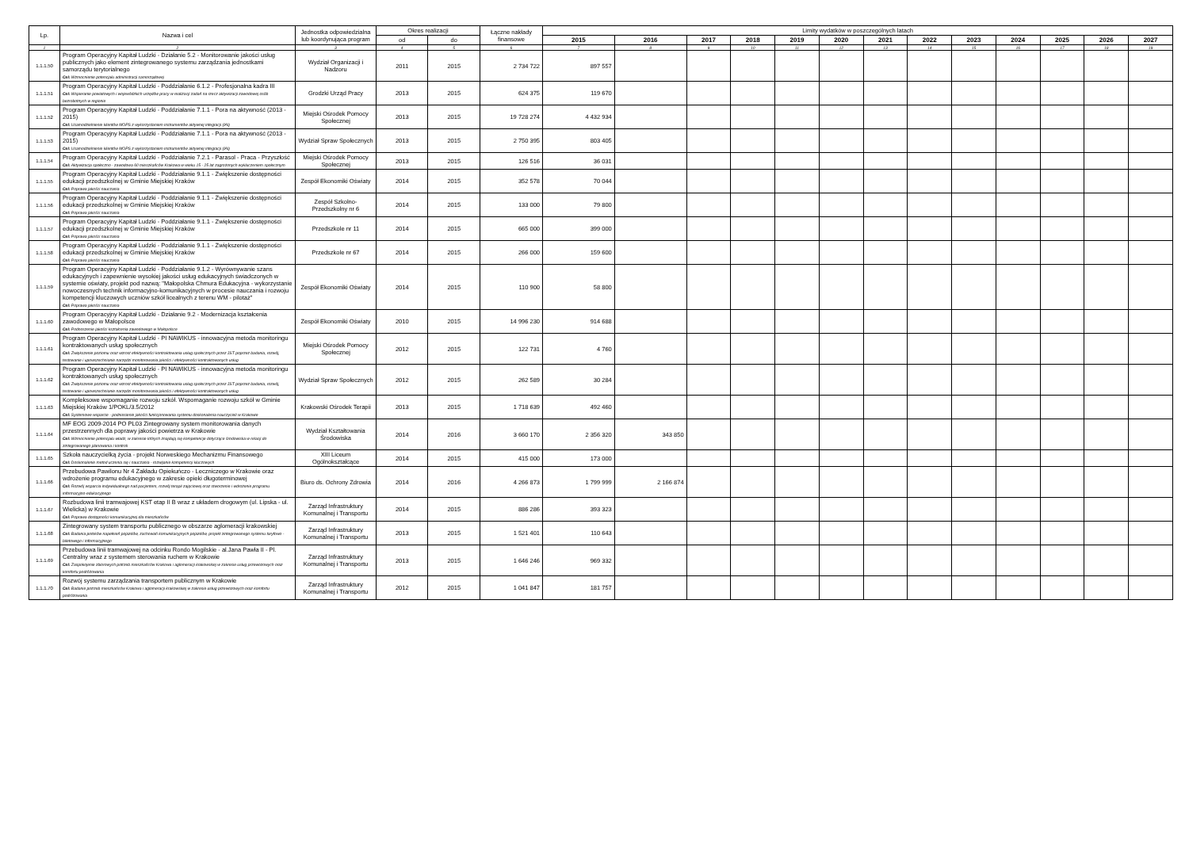| Lp. | Nazwa i cel | Jednostka odpowiedzialna lub koordynująca program | Okres realizacji | | Łączne nakłady finansowe | Limity wydatków w poszczególnych latach | | | | | | | | | | | | |
| --- | --- | --- | --- | --- | --- | --- | --- | --- | --- | --- | --- | --- | --- | --- | --- | --- | --- | --- |
| | | | od | do | | 2015 | 2016 | 2017 | 2018 | 2019 | 2020 | 2021 | 2022 | 2023 | 2024 | 2025 | 2026 | 2027 |
| 1 | 2 | 3 | 4 | 5 | 6 | 7 | 8 | 9 | 10 | 11 | 12 | 13 | 14 | 15 | 16 | 17 | 18 | 19 |
| 1.1.1.50 | Program Operacyjny Kapitał Ludzki - Działanie 5.2 - Monitorowanie jakości usług publicznych jako element zintegrowanego systemu zarządzania jednostkami samorządu terytorialnego Cel: Wzmocnienie potencjału administracji samorządowej | Wydział Organizacji i Nadzoru | 2011 | 2015 | 2 734 722 | 897 557 | | | | | | | | | | | | |
| 1.1.1.51 | Program Operacyjny Kapitał Ludzki - Poddziałanie 6.1.2 - Profesjonalna kadra III Cel: Wspieranie powiatowych i wojewódzkich urzędów pracy w realizacji zadań na rzecz aktywizacji zawodowej osób bezrobotnych w regionie | Grodzki Urząd Pracy | 2013 | 2015 | 624 375 | 119 670 | | | | | | | | | | | | |
| 1.1.1.52 | Program Operacyjny Kapitał Ludzki - Poddziałanie 7.1.1 - Pora na aktywność (2013 - 2015) Cel: Usamodzielnienie klientów MOPS z wykorzystaniem instrumentów aktywnej integracji (IAI) | Miejski Ośrodek Pomocy Społecznej | 2013 | 2015 | 19 728 274 | 4 432 934 | | | | | | | | | | | | |
| 1.1.1.53 | Program Operacyjny Kapitał Ludzki - Poddziałanie 7.1.1 - Pora na aktywność (2013 - 2015) Cel: Usamodzielnienie klientów MOPS z wykorzystaniem instrumentów aktywnej integracji (IAI) | Wydział Spraw Społecznych | 2013 | 2015 | 2 750 395 | 803 405 | | | | | | | | | | | | |
| 1.1.1.54 | Program Operacyjny Kapitał Ludzki - Poddziałanie 7.2.1 - Parasol - Praca - Przyszłość Cel: Aktywizacja społeczno - zawodowa 60 mieszkańców Krakowa w wieku 15 - 25 lat zagrożonych wykluczeniem społecznym | Miejski Ośrodek Pomocy Społecznej | 2013 | 2015 | 126 516 | 36 031 | | | | | | | | | | | | |
| 1.1.1.55 | Program Operacyjny Kapitał Ludzki - Poddziałanie 9.1.1 - Zwiększenie dostępności edukacji przedszkolnej w Gminie Miejskiej Kraków Cel: Poprawa jakości nauczania | Zespół Ekonomiki Oświaty | 2014 | 2015 | 352 578 | 70 044 | | | | | | | | | | | | |
| 1.1.1.56 | Program Operacyjny Kapitał Ludzki - Poddziałanie 9.1.1 - Zwiększenie dostępności edukacji przedszkolnej w Gminie Miejskiej Kraków Cel: Poprawa jakości nauczania | Zespół Szkolno-Przedszkolny nr 6 | 2014 | 2015 | 133 000 | 79 800 | | | | | | | | | | | | |
| 1.1.1.57 | Program Operacyjny Kapitał Ludzki - Poddziałanie 9.1.1 - Zwiększenie dostępności edukacji przedszkolnej w Gminie Miejskiej Kraków Cel: Poprawa jakości nauczania | Przedszkole nr 11 | 2014 | 2015 | 665 000 | 399 000 | | | | | | | | | | | | |
| 1.1.1.58 | Program Operacyjny Kapitał Ludzki - Poddziałanie 9.1.1 - Zwiększenie dostępności edukacji przedszkolnej w Gminie Miejskiej Kraków Cel: Poprawa jakości nauczania | Przedszkole nr 67 | 2014 | 2015 | 266 000 | 159 600 | | | | | | | | | | | | |
| 1.1.1.59 | Program Operacyjny Kapitał Ludzki - Poddziałanie 9.1.2 - Wyrównywanie szans edukacyjnych i zapewnienie wysokiej jakości usług edukacyjnych świadczonych w systemie oświaty, projekt pod nazwą: "Małopolska Chmura Edukacyjna - wykorzystanie nowoczesnych technik informacyjno-komunikacyjnych w procesie nauczania i rozwoju kompetencji kluczowych uczniów szkół licealnych z terenu WM - pilotaż" Cel: Poprawa jakości nauczania | Zespół Ekonomiki Oświaty | 2014 | 2015 | 110 900 | 58 800 | | | | | | | | | | | | |
| 1.1.1.60 | Program Operacyjny Kapitał Ludzki - Działanie 9.2 - Modernizacja kształcenia zawodowego w Małopolsce Cel: Podnoszenie jakości kształcenia zawodowego w Małopolsce | Zespół Ekonomiki Oświaty | 2010 | 2015 | 14 996 230 | 914 688 | | | | | | | | | | | | |
| 1.1.1.61 | Program Operacyjny Kapitał Ludzki - PI NAWIKUS - innowacyjna metoda monitoringu kontraktowanych usług społecznych Cel: Zwiększenie poziomu oraz wzrost efektywności kontraktowania usług społecznych przez JST poprzez badania, rozwój, testowanie i upowszechnianie narzędzi monitorowania jakości i efektywności kontraktowanych usług | Miejski Ośrodek Pomocy Społecznej | 2012 | 2015 | 122 731 | 4 760 | | | | | | | | | | | | |
| 1.1.1.62 | Program Operacyjny Kapitał Ludzki - PI NAWIKUS - innowacyjna metoda monitoringu kontraktowanych usług społecznych Cel: Zwiększenie poziomu oraz wzrost efektywności kontraktowania usług społecznych przez JST poprzez badania, rozwój, testowanie i upowszechnianie narzędzi monitorowania jakości i efektywności kontraktowanych usług | Wydział Spraw Społecznych | 2012 | 2015 | 262 589 | 30 284 | | | | | | | | | | | | |
| 1.1.1.63 | Kompleksowe wspomaganie rozwoju szkół. Wspomaganie rozwoju szkół w Gminie Miejskiej Kraków 1/POKL/3.5/2012 Cel: Systemowe wsparcie - podniesienie jakości funkcjonowania systemu doskonalenia nauczycieli w Krakowie | Krakowski Ośrodek Terapii | 2013 | 2015 | 1 718 639 | 492 460 | | | | | | | | | | | | |
| 1.1.1.64 | MF EOG 2009-2014 PO PL03 Zintegrowany system monitorowania danych przestrzennych dla poprawy jakości powietrza w Krakowie Cel: Wzmocnienie potencjału władz, w zakresie których znajdują się kompetencje dotyczące środowiska w relacji do zintegrowanego planowania i kontroli | Wydział Kształtowania Środowiska | 2014 | 2016 | 3 660 170 | 2 356 320 | 343 850 | | | | | | | | | | | |
| 1.1.1.65 | Szkoła nauczycielką życia - projekt Norweskiego Mechanizmu Finansowego Cel: Doskonalenie metod uczenia się i nauczania - rozwijanie kompetencji kluczowych | XIII Liceum Ogólnokształcące | 2014 | 2015 | 415 000 | 173 000 | | | | | | | | | | | | |
| 1.1.1.66 | Przebudowa Pawilonu Nr 4 Zakładu Opiekuńczo - Leczniczego w Krakowie oraz wdrożenie programu edukacyjnego w zakresie opieki długoterminowej Cel: Rozwój wsparcia indywidualnego nad pacjentem, rozwój terapii zajęciowej oraz stworzenie i wdrożenie programu informacyjno-edukacyjnego | Biuro ds. Ochrony Zdrowia | 2014 | 2016 | 4 266 873 | 1 799 999 | 2 166 874 | | | | | | | | | | | |
| 1.1.1.67 | Rozbudowa linii tramwajowej KST etap II B wraz z układem drogowym (ul. Lipska - ul. Wielicka) w Krakowie Cel: Poprawa dostępności komunikacyjnej dla mieszkańców | Zarząd Infrastruktury Komunalnej i Transportu | 2014 | 2015 | 886 286 | 393 323 | | | | | | | | | | | | |
| 1.1.1.68 | Zintegrowany system transportu publicznego w obszarze aglomeracji krakowskiej Cel: Badania potoków napełnień pojazdów, zachowań komunikacyjnych pojazdów, projekt zintegrowanego systemu taryfowo - biletowego i informacyjnego | Zarząd Infrastruktury Komunalnej i Transportu | 2013 | 2015 | 1 521 401 | 110 643 | | | | | | | | | | | | |
| 1.1.1.69 | Przebudowa linii tramwajowej na odcinku Rondo Mogilskie - al.Jana Pawła II - Pl. Centralny wraz z systemem sterowania ruchem w Krakowie Cel: Zaspokojenie zbiorowych potrzeb mieszkańców Krakowa i aglomeracji krakowskiej w zakresie usług przewozowych oraz komfortu podróżowania | Zarząd Infrastruktury Komunalnej i Transportu | 2013 | 2015 | 1 646 246 | 969 332 | | | | | | | | | | | | |
| 1.1.1.70 | Rozwój systemu zarządzania transportem publicznym w Krakowie Cel: Badanie potrzeb mieszkańców Krakowa i aglomeracji krakowskiej w zakresie usług przewozowych oraz komfortu podróżowania | Zarząd Infrastruktury Komunalnej i Transportu | 2012 | 2015 | 1 041 847 | 181 757 | | | | | | | | | | | | |